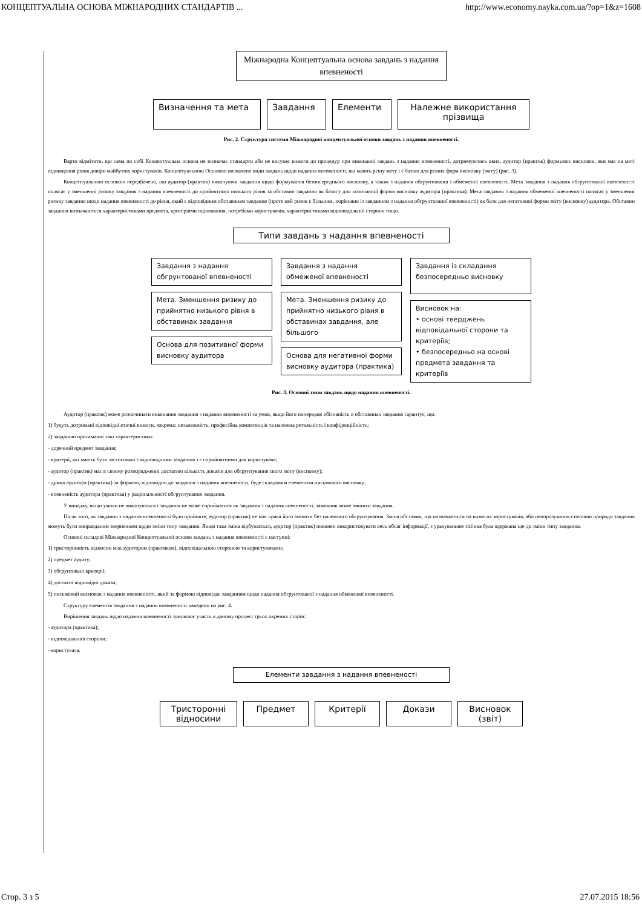КОНЦЕПТУАЛЬНА ОСНОВА МІЖНАРОДНИХ СТАНДАРТІВ ... http://www.economy.nayka.com.ua/?op=1&z=1608
Міжнародна Концептуальна основа завдань з надання впевненості
Визначення та мета Завдання Елементи Належне використання прізвища
Рис. 2. Структура системи Міжнародної концептуальної основи завдань з надання впевненості.
Варто відмітити, що сама по собі Концептуальна основа не визначає стандарти або не висуває вимоги до процедур при виконанні завдань з надання впевненості, дотримуючись яких, аудитор (практик) формулює висновок, яки має на меті підвищення рівня довіри майбутніх користувачів. Концептуальною Основою визначено види завдань щодо надання впевненості, які мають різну мету і є базою для різних форм висновку (звіту) (рис. 3).
Концептуальною основою передбачено, що аудитор (практик) виконуючи завдання щодо формування безпосереднього висновку, а також з надання обгрунтованої і обмеженої впевненості. Мета завдання з надання обгрунтованої впевненості полягає у зменшенні ризику завдання з надання впевненості до прийнятного низького рівня за обставин завдання як базису для позитивної форми висновку аудитора (практика). Мета завдання з надання обмеженої впевненості полягає у зменшенні ризику завдання щодо надання впевненості до рівня, який є відповідним обставинам завдання (проте цей ризик є більшим, порівняно із завданням з надання обгрунтованої впевненості) як бази для негативної форми звіту (висновку) аудитора. Обставин завдання визначаються характеристиками предмета, критеріями оцінювання, потребами користувачів, характеристиками відповідальної сторони тощо.
Типи завдань з надання впевненості
Завдання з надання обгрунтованої впевненості
Мета. Зменшення ризику до прийнятно низького рівня в обставинах завдання
Основа для позитивної форми висновку аудитора
Завдання з надання обмеженої впевненості
Мета. Зменшення ризику до прийнятно низького рівня в обставинах завдання, але більшого
Основа для негативної форми висновку аудитора (практика)
Завдання із складання безпосередньо висновку
Висновок на:
• основі тверджень відповідальної сторони та критеріїв;
• безпосередньо на основі предмета завдання та критеріїв
Рис. 3. Основні типи завдань щодо надання впевненості.
Аудитор (практик) може розпочинати виконання завдання з надання впевненості за умов, якщо його попередня обізнаність в обставинах завдання гарантує, що:
1) будуть дотримані відповідні етичні вимоги, зокрема: незалежність, професійна компетенція та належна ретельність і конфіденційність;
2) завданню притаманні такі характеристики:
- доречний предмет завдання;
- критерії, які мають бути застосовані є відповідними завданню і є сприйнятними для користувача;
- аудитор (практик) має в своєму розпорядженні достатню кількість доказів для обгрунтування свого звіту (висновку);
- думка аудитора (практика) за формою, відповідно до завдання з надання впевненості, буде складовим елементом письмового висновку;
- впевненість аудитора (практика) у раціональності обгрунтування завдання.
У випадку, якщо умови не виконуються і завдання не може сприйматися як завдання з надання впевненості, замовник може змінити завдання.
Після того, як завдання з надання впевненості було прийняте, аудитор (практик) не має права його змінити без належного обгрунтування. Зміна обставин, що позначаються на вимогах користувачів, або непорозуміння стосовно природи завдання можуть бути виправданим зверненням щодо зміни типу завдання. Якщо така зміна відбувається, аудитор (практик) повинен використовувати весь обсяг інформації, з урахуванням тієї яка була одержана ще до зміни типу завдання.
Основні складові Міжнародної Концептуальної основи завдань з надання впевненості є наступні:
1) тристоронність відносин між аудитором (практиком), відповідальною стороною та користувачами;
2) предмет аудиту;
3) обгрунтовані критерії;
4) достатні відповідні докази;
5) письмовий висновок з надання впевненості, який за формою відповідає завданням щодо надання обгрунтованої з надання обмеженої впевненості.
Структуру елементів завдання з надання впевненості наведено на рис. 4.
Вирішення завдань щодо надання впевненості зумовлює участь в даному процесі трьох окремих сторін:
- аудитора (практика);
- відповідальної сторони;
- користувача.
Елементи завдання з надання впевненості
Тристоронні відносини
Предмет Критерії Докази Висновок (звіт)
Стор. 3 з 5 27.07.2015 18:56